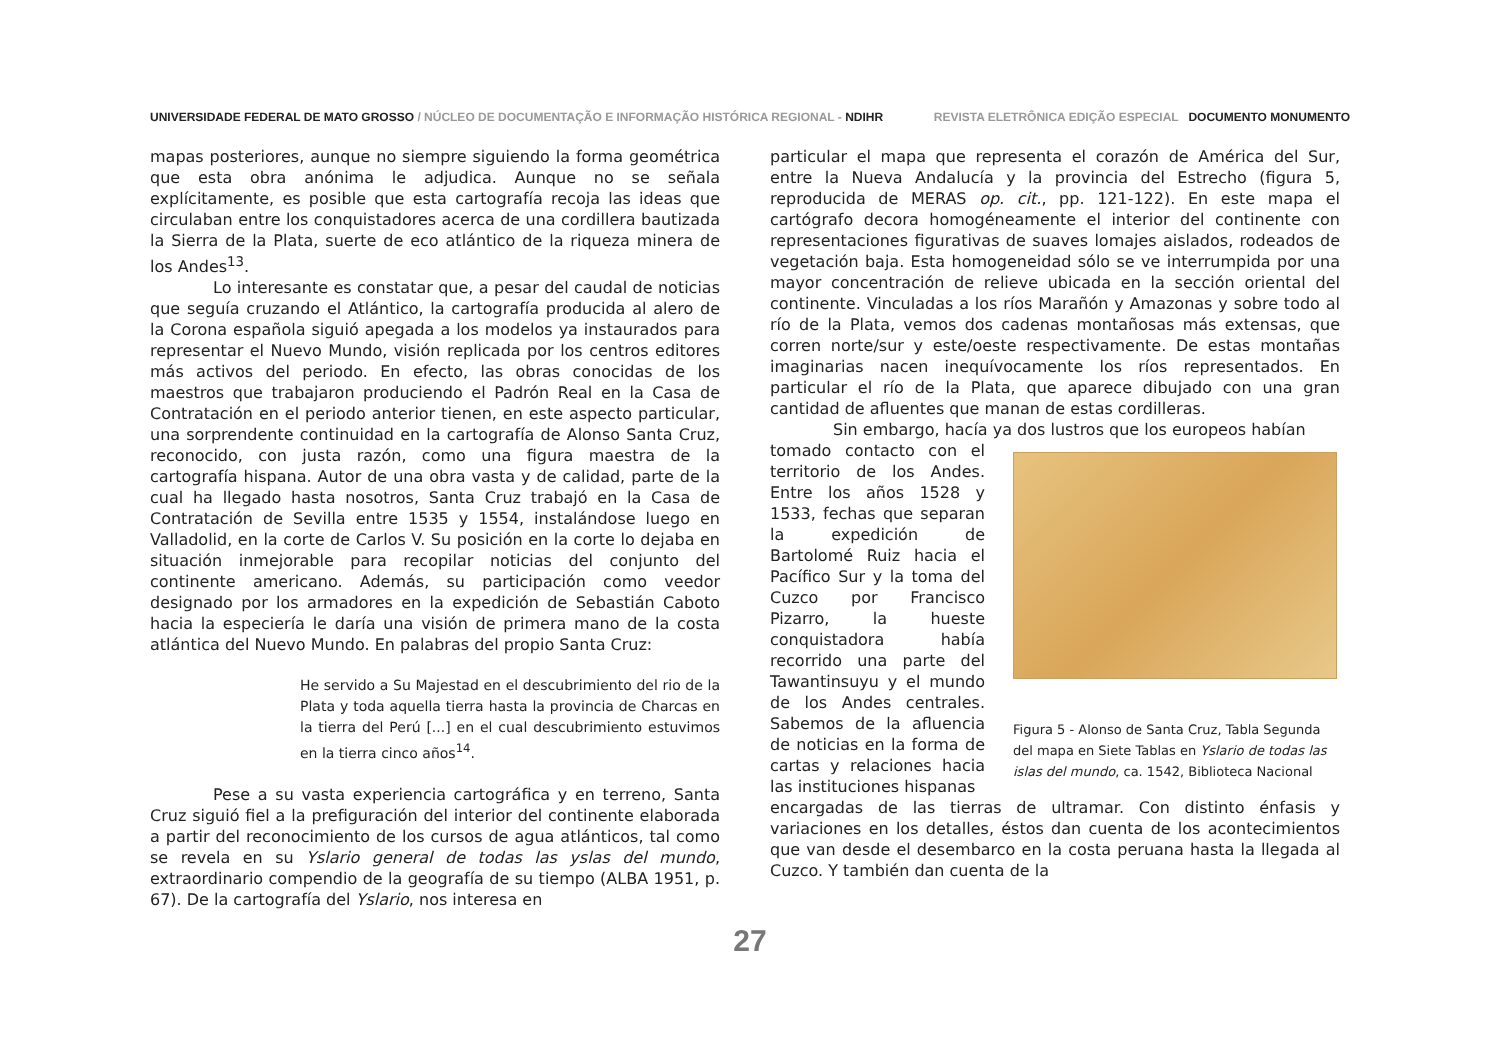UNIVERSIDADE FEDERAL DE MATO GROSSO / NÚCLEO DE DOCUMENTAÇÃO E INFORMAÇÃO HISTÓRICA REGIONAL - NDIHR REVISTA ELETRÔNICA EDIÇÃO ESPECIAL DOCUMENTO MONUMENTO
mapas posteriores, aunque no siempre siguiendo la forma geométrica que esta obra anónima le adjudica. Aunque no se señala explícitamente, es posible que esta cartografía recoja las ideas que circulaban entre los conquistadores acerca de una cordillera bautizada la Sierra de la Plata, suerte de eco atlántico de la riqueza minera de los Andes<sup>13</sup>.
Lo interesante es constatar que, a pesar del caudal de noticias que seguía cruzando el Atlántico, la cartografía producida al alero de la Corona española siguió apegada a los modelos ya instaurados para representar el Nuevo Mundo, visión replicada por los centros editores más activos del periodo. En efecto, las obras conocidas de los maestros que trabajaron produciendo el Padrón Real en la Casa de Contratación en el periodo anterior tienen, en este aspecto particular, una sorprendente continuidad en la cartografía de Alonso Santa Cruz, reconocido, con justa razón, como una figura maestra de la cartografía hispana. Autor de una obra vasta y de calidad, parte de la cual ha llegado hasta nosotros, Santa Cruz trabajó en la Casa de Contratación de Sevilla entre 1535 y 1554, instalándose luego en Valladolid, en la corte de Carlos V. Su posición en la corte lo dejaba en situación inmejorable para recopilar noticias del conjunto del continente americano. Además, su participación como veedor designado por los armadores en la expedición de Sebastián Caboto hacia la especiería le daría una visión de primera mano de la costa atlántica del Nuevo Mundo. En palabras del propio Santa Cruz:
He servido a Su Majestad en el descubrimiento del rio de la Plata y toda aquella tierra hasta la provincia de Charcas en la tierra del Perú [...] en el cual descubrimiento estuvimos en la tierra cinco años<sup>14</sup>.
Pese a su vasta experiencia cartográfica y en terreno, Santa Cruz siguió fiel a la prefiguración del interior del continente elaborada a partir del reconocimiento de los cursos de agua atlánticos, tal como se revela en su Yslario general de todas las yslas del mundo, extraordinario compendio de la geografía de su tiempo (ALBA 1951, p. 67). De la cartografía del Yslario, nos interesa en
particular el mapa que representa el corazón de América del Sur, entre la Nueva Andalucía y la provincia del Estrecho (figura 5, reproducida de MERAS op. cit., pp. 121-122). En este mapa el cartógrafo decora homogéneamente el interior del continente con representaciones figurativas de suaves lomajes aislados, rodeados de vegetación baja. Esta homogeneidad sólo se ve interrumpida por una mayor concentración de relieve ubicada en la sección oriental del continente. Vinculadas a los ríos Marañón y Amazonas y sobre todo al río de la Plata, vemos dos cadenas montañosas más extensas, que corren norte/sur y este/oeste respectivamente. De estas montañas imaginarias nacen inequívocamente los ríos representados. En particular el río de la Plata, que aparece dibujado con una gran cantidad de afluentes que manan de estas cordilleras.
Sin embargo, hacía ya dos lustros que los europeos habían
tomado contacto con el territorio de los Andes. Entre los años 1528 y 1533, fechas que separan la expedición de Bartolomé Ruiz hacia el Pacífico Sur y la toma del Cuzco por Francisco Pizarro, la hueste conquistadora había recorrido una parte del Tawantinsuyu y el mundo de los Andes centrales. Sabemos de la afluencia de noticias en la forma de cartas y relaciones hacia las instituciones hispanas
Figura 5 - Alonso de Santa Cruz, Tabla Segunda del mapa en Siete Tablas en Yslario de todas las islas del mundo, ca. 1542, Biblioteca Nacional
encargadas de las tierras de ultramar. Con distinto énfasis y variaciones en los detalles, éstos dan cuenta de los acontecimientos que van desde el desembarco en la costa peruana hasta la llegada al Cuzco. Y también dan cuenta de la
27